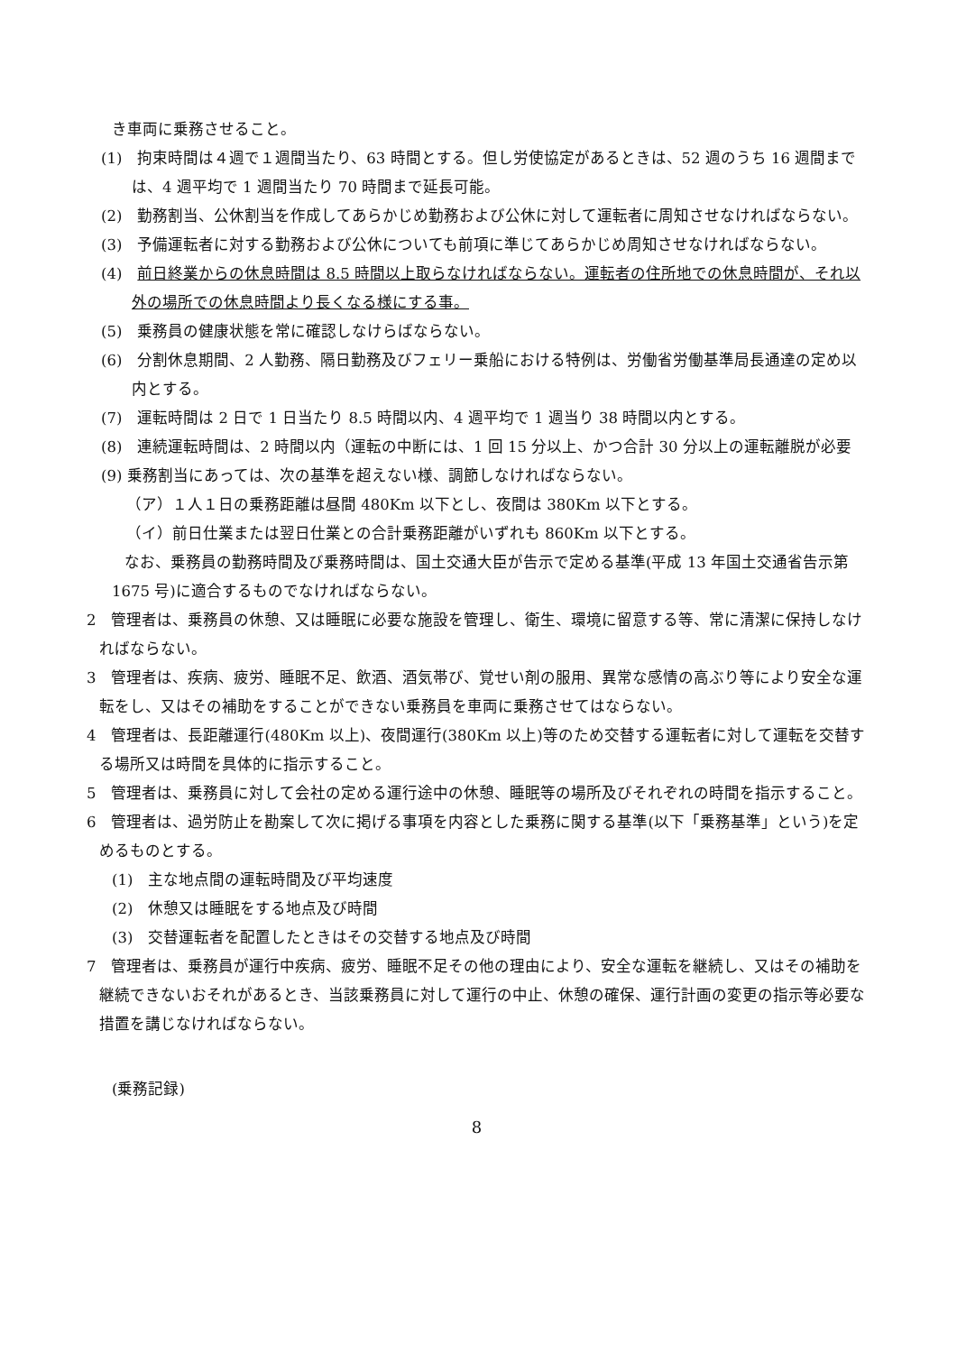き車両に乗務させること。
(1)　拘束時間は４週で１週間当たり、63 時間とする。但し労使協定があるときは、52 週のうち 16 週間までは、4 週平均で 1 週間当たり 70 時間まで延長可能。
(2)　勤務割当、公休割当を作成してあらかじめ勤務および公休に対して運転者に周知させなければならない。
(3)　予備運転者に対する勤務および公休についても前項に準じてあらかじめ周知させなければならない。
(4)　前日終業からの休息時間は 8.5 時間以上取らなければならない。運転者の住所地での休息時間が、それ以外の場所での休息時間より長くなる様にする事。
(5)　乗務員の健康状態を常に確認しなけらばならない。
(6)　分割休息期間、2 人勤務、隔日勤務及びフェリー乗船における特例は、労働省労働基準局長通達の定め以内とする。
(7)　運転時間は 2 日で 1 日当たり 8.5 時間以内、4 週平均で 1 週当り 38 時間以内とする。
(8)　連続運転時間は、2 時間以内（運転の中断には、1 回 15 分以上、かつ合計 30 分以上の運転離脱が必要
(9) 乗務割当にあっては、次の基準を超えない様、調節しなければならない。
（ア）１人１日の乗務距離は昼間 480Km 以下とし、夜間は 380Km 以下とする。
（イ）前日仕業または翌日仕業との合計乗務距離がいずれも 860Km 以下とする。
なお、乗務員の勤務時間及び乗務時間は、国土交通大臣が告示で定める基準(平成 13 年国土交通省告示第 1675 号)に適合するものでなければならない。
2　管理者は、乗務員の休憩、又は睡眠に必要な施設を管理し、衛生、環境に留意する等、常に清潔に保持しなければならない。
3　管理者は、疾病、疲労、睡眠不足、飲酒、酒気帯び、覚せい剤の服用、異常な感情の高ぶり等により安全な運転をし、又はその補助をすることができない乗務員を車両に乗務させてはならない。
4　管理者は、長距離運行(480Km 以上)、夜間運行(380Km 以上)等のため交替する運転者に対して運転を交替する場所又は時間を具体的に指示すること。
5　管理者は、乗務員に対して会社の定める運行途中の休憩、睡眠等の場所及びそれぞれの時間を指示すること。
6　管理者は、過労防止を勘案して次に掲げる事項を内容とした乗務に関する基準(以下「乗務基準」という)を定めるものとする。
(1)　主な地点間の運転時間及び平均速度
(2)　休憩又は睡眠をする地点及び時間
(3)　交替運転者を配置したときはその交替する地点及び時間
7　管理者は、乗務員が運行中疾病、疲労、睡眠不足その他の理由により、安全な運転を継続し、又はその補助を継続できないおそれがあるとき、当該乗務員に対して運行の中止、休憩の確保、運行計画の変更の指示等必要な措置を講じなければならない。
(乗務記録)
8